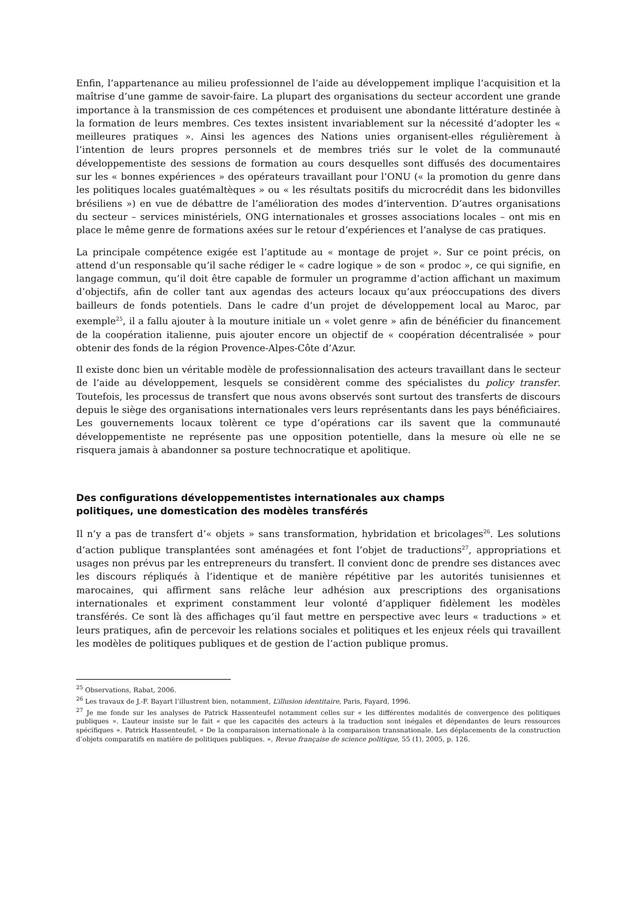Enfin, l’appartenance au milieu professionnel de l’aide au développement implique l’acquisition et la maîtrise d’une gamme de savoir-faire. La plupart des organisations du secteur accordent une grande importance à la transmission de ces compétences et produisent une abondante littérature destinée à la formation de leurs membres. Ces textes insistent invariablement sur la nécessité d’adopter les « meilleures pratiques ». Ainsi les agences des Nations unies organisent-elles régulièrement à l’intention de leurs propres personnels et de membres triés sur le volet de la communauté développementiste des sessions de formation au cours desquelles sont diffusés des documentaires sur les « bonnes expériences » des opérateurs travaillant pour l’ONU (« la promotion du genre dans les politiques locales guatémaltèques » ou « les résultats positifs du microcrédit dans les bidonvilles brésiliens ») en vue de débattre de l’amélioration des modes d’intervention. D’autres organisations du secteur – services ministériels, ONG internationales et grosses associations locales – ont mis en place le même genre de formations axées sur le retour d’expériences et l’analyse de cas pratiques.
La principale compétence exigée est l’aptitude au « montage de projet ». Sur ce point précis, on attend d’un responsable qu’il sache rédiger le « cadre logique » de son « prodoc », ce qui signifie, en langage commun, qu’il doit être capable de formuler un programme d’action affichant un maximum d’objectifs, afin de coller tant aux agendas des acteurs locaux qu’aux préoccupations des divers bailleurs de fonds potentiels. Dans le cadre d’un projet de développement local au Maroc, par exemple<sup>25</sup>, il a fallu ajouter à la mouture initiale un « volet genre » afin de bénéficier du financement de la coopération italienne, puis ajouter encore un objectif de « coopération décentralisée » pour obtenir des fonds de la région Provence-Alpes-Côte d’Azur.
Il existe donc bien un véritable modèle de professionnalisation des acteurs travaillant dans le secteur de l’aide au développement, lesquels se considèrent comme des spécialistes du policy transfer. Toutefois, les processus de transfert que nous avons observés sont surtout des transferts de discours depuis le siège des organisations internationales vers leurs représentants dans les pays bénéficiaires. Les gouvernements locaux tolèrent ce type d’opérations car ils savent que la communauté développementiste ne représente pas une opposition potentielle, dans la mesure où elle ne se risquera jamais à abandonner sa posture technocratique et apolitique.
Des configurations développementistes internationales aux champs
politiques, une domestication des modèles transférés
Il n’y a pas de transfert d’« objets » sans transformation, hybridation et bricolages<sup>26</sup>. Les solutions d’action publique transplantées sont aménagées et font l’objet de traductions<sup>27</sup>, appropriations et usages non prévus par les entrepreneurs du transfert. Il convient donc de prendre ses distances avec les discours répliqués à l’identique et de manière répétitive par les autorités tunisiennes et marocaines, qui affirment sans relâche leur adhésion aux prescriptions des organisations internationales et expriment constamment leur volonté d’appliquer fidèlement les modèles transférés. Ce sont là des affichages qu’il faut mettre en perspective avec leurs « traductions » et leurs pratiques, afin de percevoir les relations sociales et politiques et les enjeux réels qui travaillent les modèles de politiques publiques et de gestion de l’action publique promus.
<sup>25</sup> Observations, Rabat, 2006.
<sup>26</sup> Les travaux de J.-F. Bayart l’illustrent bien, notamment, L’illusion identitaire, Paris, Fayard, 1996.
<sup>27</sup> Je me fonde sur les analyses de Patrick Hassenteufel notamment celles sur « les différentes modalités de convergence des politiques publiques ». L’auteur insiste sur le fait « que les capacités des acteurs à la traduction sont inégales et dépendantes de leurs ressources spécifiques ». Patrick Hassenteufel, « De la comparaison internationale à la comparaison transnationale. Les déplacements de la construction d’objets comparatifs en matière de politiques publiques. », Revue française de science politique, 55 (1), 2005, p. 126.